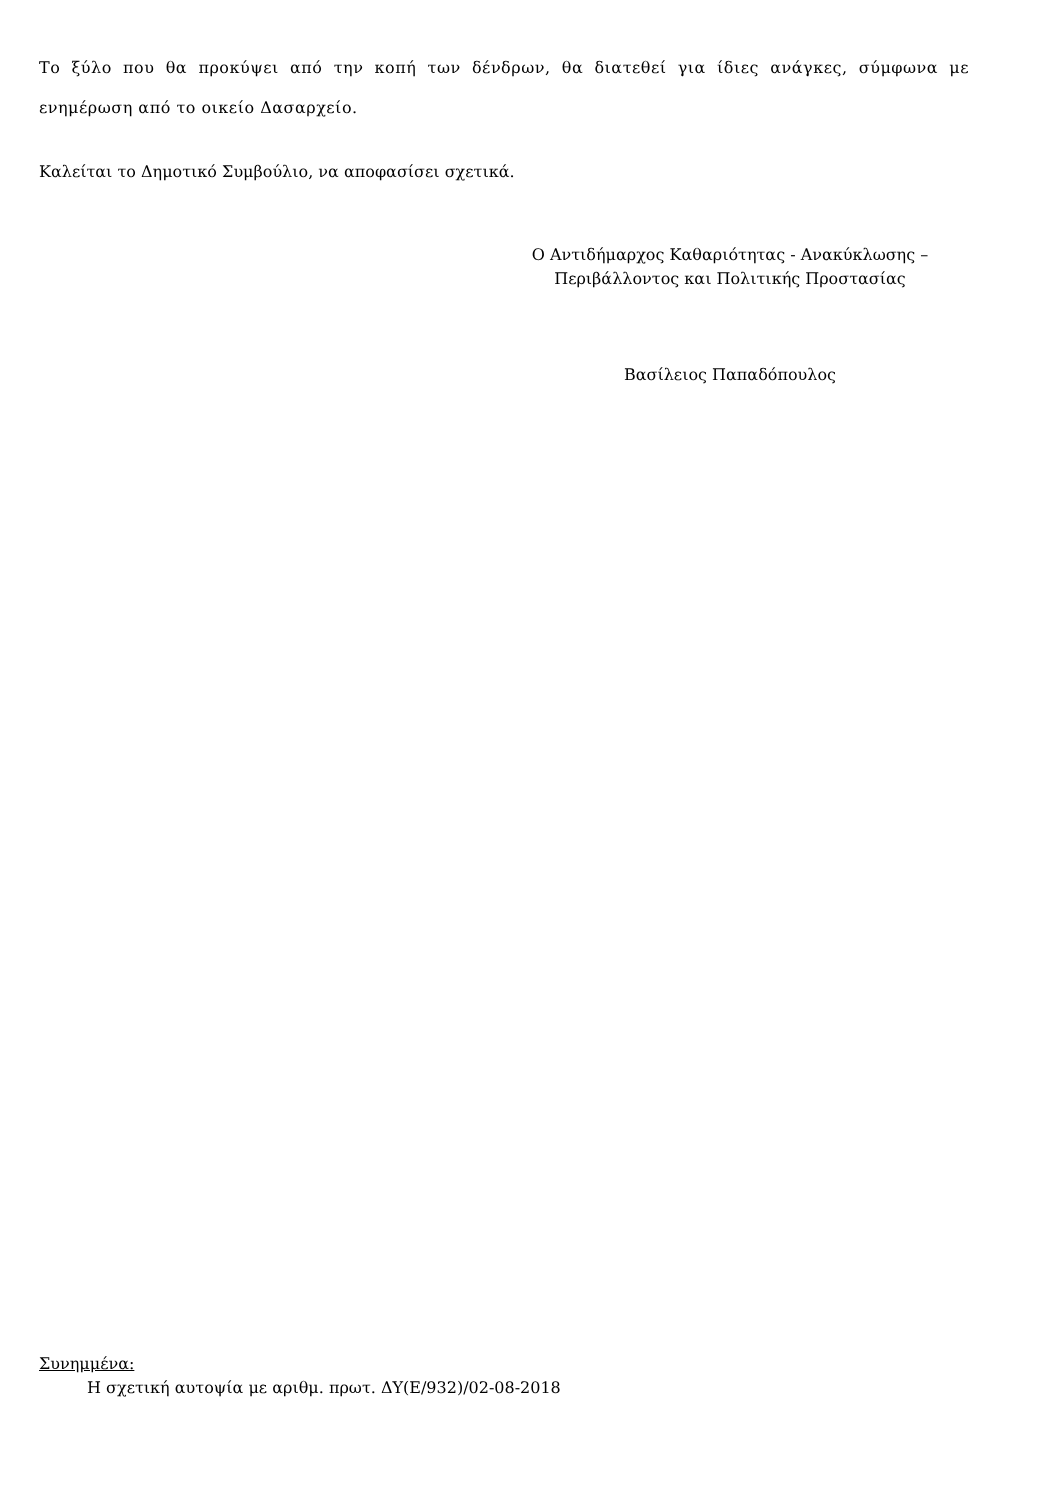Το ξύλο που θα προκύψει από την κοπή των δένδρων, θα διατεθεί για ίδιες ανάγκες, σύμφωνα με ενημέρωση από το οικείο Δασαρχείο.
Καλείται το Δημοτικό Συμβούλιο, να αποφασίσει σχετικά.
Ο Αντιδήμαρχος Καθαριότητας - Ανακύκλωσης –
Περιβάλλοντος και Πολιτικής Προστασίας
Βασίλειος Παπαδόπουλος
Συνημμένα:
Η σχετική αυτοψία με αριθμ. πρωτ. ΔΥ(Ε/932)/02-08-2018